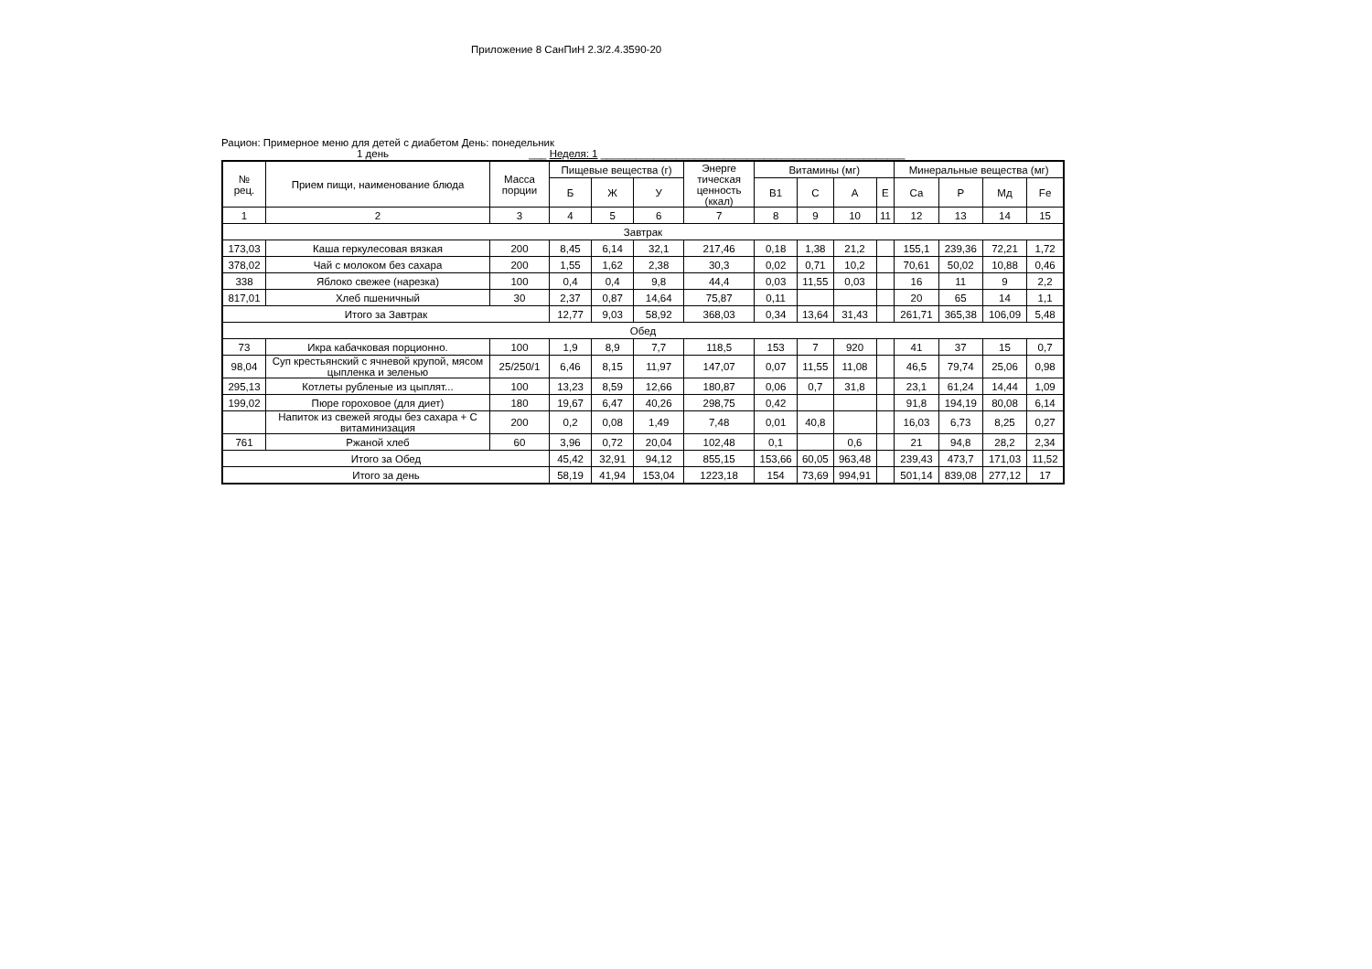Приложение 8 СанПиН 2.3/2.4.3590-20
Рацион: Примерное меню для детей с диабетом День: понедельник
1 день ___ Неделя: 1 ____________________________________________________
| № рец. | Прием пищи, наименование блюда | Масса порции | Пищевые вещества (г) | | | Энерге тическая ценность (ккал) | Витамины (мг) | | | | Минеральные вещества (мг) | | | |
| --- | --- | --- | --- | --- | --- | --- | --- | --- | --- | --- | --- | --- | --- | --- |
| | | | Б | Ж | У | | В1 | С | А | Е | Са | Р | Мд | Fe |
| 1 | 2 | 3 | 4 | 5 | 6 | 7 | 8 | 9 | 10 | 11 | 12 | 13 | 14 | 15 |
| Завтрак | | | | | | | | | | | | | | |
| 173,03 | Каша геркулесовая вязкая | 200 | 8,45 | 6,14 | 32,1 | 217,46 | 0,18 | 1,38 | 21,2 | | 155,1 | 239,36 | 72,21 | 1,72 |
| 378,02 | Чай с молоком без сахара | 200 | 1,55 | 1,62 | 2,38 | 30,3 | 0,02 | 0,71 | 10,2 | | 70,61 | 50,02 | 10,88 | 0,46 |
| 338 | Яблоко свежее (нарезка) | 100 | 0,4 | 0,4 | 9,8 | 44,4 | 0,03 | 11,55 | 0,03 | | 16 | 11 | 9 | 2,2 |
| 817,01 | Хлеб пшеничный | 30 | 2,37 | 0,87 | 14,64 | 75,87 | 0,11 | | | | 20 | 65 | 14 | 1,1 |
| Итого за Завтрак | | | 12,77 | 9,03 | 58,92 | 368,03 | 0,34 | 13,64 | 31,43 | | 261,71 | 365,38 | 106,09 | 5,48 |
| Обед | | | | | | | | | | | | | | |
| 73 | Икра кабачковая порционно. | 100 | 1,9 | 8,9 | 7,7 | 118,5 | 153 | 7 | 920 | | 41 | 37 | 15 | 0,7 |
| 98,04 | Суп крестьянский с ячневой крупой, мясом цыпленка и зеленью | 25/250/1 | 6,46 | 8,15 | 11,97 | 147,07 | 0,07 | 11,55 | 11,08 | | 46,5 | 79,74 | 25,06 | 0,98 |
| 295,13 | Котлеты рубленые из цыплят... | 100 | 13,23 | 8,59 | 12,66 | 180,87 | 0,06 | 0,7 | 31,8 | | 23,1 | 61,24 | 14,44 | 1,09 |
| 199,02 | Пюре гороховое (для диет) | 180 | 19,67 | 6,47 | 40,26 | 298,75 | 0,42 | | | | 91,8 | 194,19 | 80,08 | 6,14 |
| | Напиток из свежей ягоды без сахара + С витаминизация | 200 | 0,2 | 0,08 | 1,49 | 7,48 | 0,01 | 40,8 | | | 16,03 | 6,73 | 8,25 | 0,27 |
| 761 | Ржаной хлеб | 60 | 3,96 | 0,72 | 20,04 | 102,48 | 0,1 | | 0,6 | | 21 | 94,8 | 28,2 | 2,34 |
| Итого за Обед | | | 45,42 | 32,91 | 94,12 | 855,15 | 153,66 | 60,05 | 963,48 | | 239,43 | 473,7 | 171,03 | 11,52 |
| Итого за день | | | 58,19 | 41,94 | 153,04 | 1223,18 | 154 | 73,69 | 994,91 | | 501,14 | 839,08 | 277,12 | 17 |